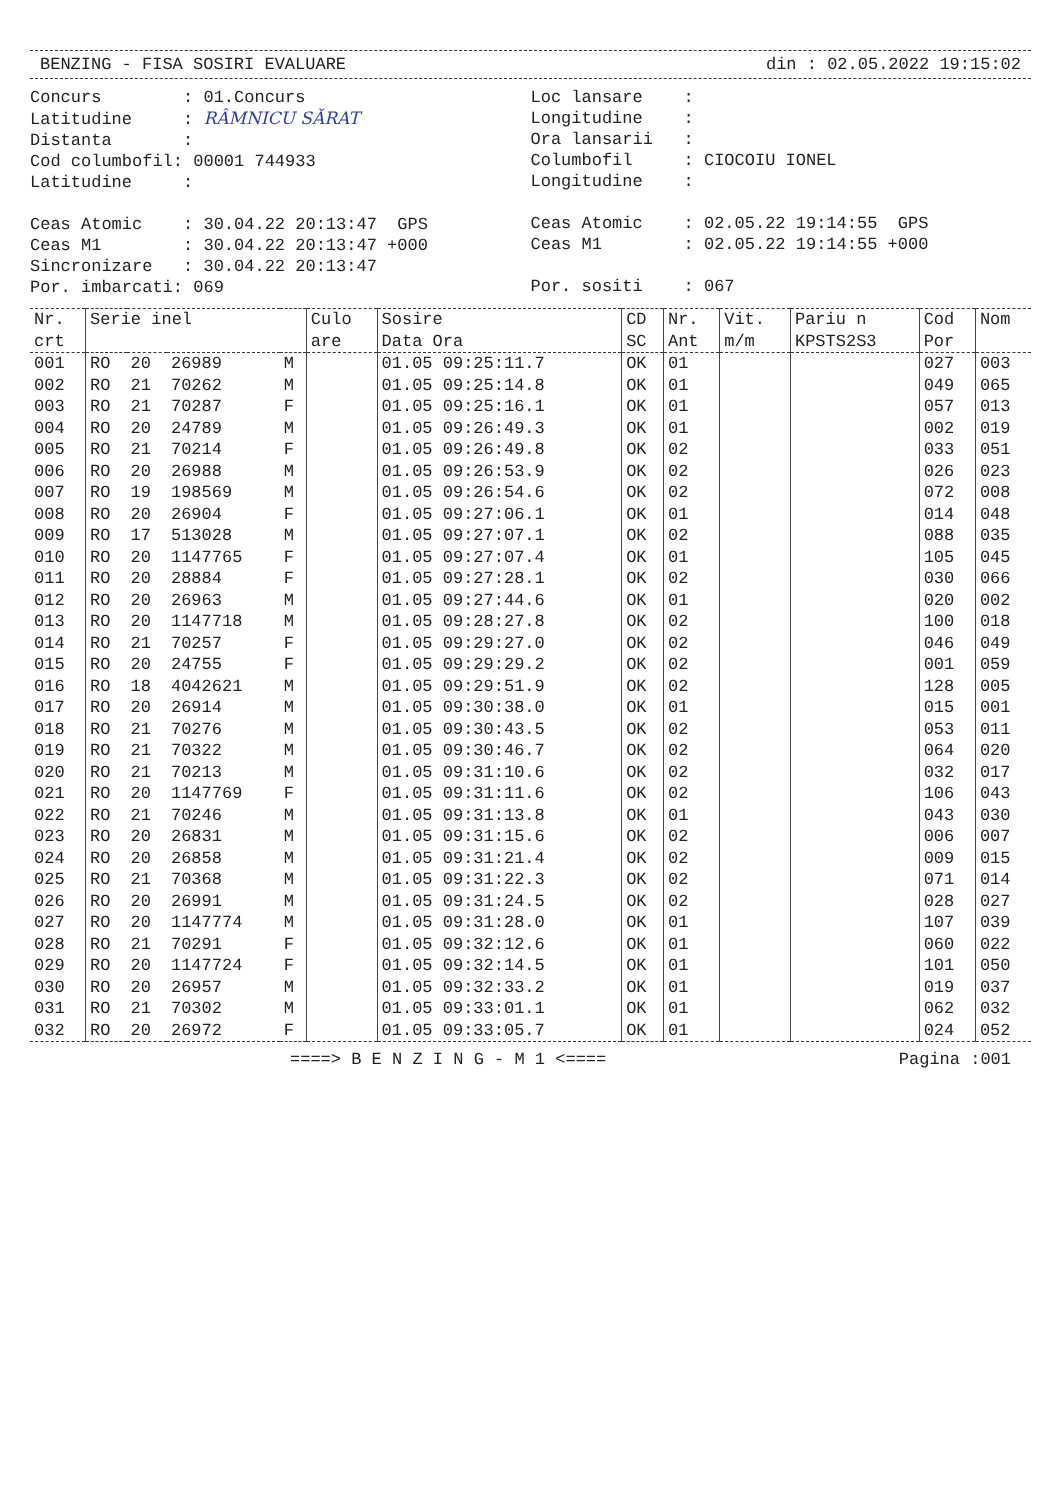BENZING - FISA SOSIRI EVALUARE din : 02.05.2022 19:15:02
Concurs : 01.Concurs Latitudine : RÂMNICU SĂRAT Distanta : Cod columbofil: 00001 744933 Latitudine : Ceas Atomic : 30.04.22 20:13:47 GPS Ceas M1 : 30.04.22 20:13:47 +000 Sincronizare : 30.04.22 20:13:47 Por. imbarcati: 069
Loc lansare : Longitudine : Ora lansarii : Columbofil : CIOCOIU IONEL Longitudine : Ceas Atomic : 02.05.22 19:14:55 GPS Ceas M1 : 02.05.22 19:14:55 +000 Por. sositi : 067
| Nr. crt | Serie inel | | | | Culo are | Sosire Data Ora | CD SC | Nr. Ant | Vit. m/m | Pariu n KPSTS2S3 | Cod Por | Nom |
| --- | --- | --- | --- | --- | --- | --- | --- | --- | --- | --- | --- | --- |
| 001 | RO | 20 | 26989 | M | | 01.05 09:25:11.7 | OK | 01 | | | 027 | 003 |
| 002 | RO | 21 | 70262 | M | | 01.05 09:25:14.8 | OK | 01 | | | 049 | 065 |
| 003 | RO | 21 | 70287 | F | | 01.05 09:25:16.1 | OK | 01 | | | 057 | 013 |
| 004 | RO | 20 | 24789 | M | | 01.05 09:26:49.3 | OK | 01 | | | 002 | 019 |
| 005 | RO | 21 | 70214 | F | | 01.05 09:26:49.8 | OK | 02 | | | 033 | 051 |
| 006 | RO | 20 | 26988 | M | | 01.05 09:26:53.9 | OK | 02 | | | 026 | 023 |
| 007 | RO | 19 | 198569 | M | | 01.05 09:26:54.6 | OK | 02 | | | 072 | 008 |
| 008 | RO | 20 | 26904 | F | | 01.05 09:27:06.1 | OK | 01 | | | 014 | 048 |
| 009 | RO | 17 | 513028 | M | | 01.05 09:27:07.1 | OK | 02 | | | 088 | 035 |
| 010 | RO | 20 | 1147765 | F | | 01.05 09:27:07.4 | OK | 01 | | | 105 | 045 |
| 011 | RO | 20 | 28884 | F | | 01.05 09:27:28.1 | OK | 02 | | | 030 | 066 |
| 012 | RO | 20 | 26963 | M | | 01.05 09:27:44.6 | OK | 01 | | | 020 | 002 |
| 013 | RO | 20 | 1147718 | M | | 01.05 09:28:27.8 | OK | 02 | | | 100 | 018 |
| 014 | RO | 21 | 70257 | F | | 01.05 09:29:27.0 | OK | 02 | | | 046 | 049 |
| 015 | RO | 20 | 24755 | F | | 01.05 09:29:29.2 | OK | 02 | | | 001 | 059 |
| 016 | RO | 18 | 4042621 | M | | 01.05 09:29:51.9 | OK | 02 | | | 128 | 005 |
| 017 | RO | 20 | 26914 | M | | 01.05 09:30:38.0 | OK | 01 | | | 015 | 001 |
| 018 | RO | 21 | 70276 | M | | 01.05 09:30:43.5 | OK | 02 | | | 053 | 011 |
| 019 | RO | 21 | 70322 | M | | 01.05 09:30:46.7 | OK | 02 | | | 064 | 020 |
| 020 | RO | 21 | 70213 | M | | 01.05 09:31:10.6 | OK | 02 | | | 032 | 017 |
| 021 | RO | 20 | 1147769 | F | | 01.05 09:31:11.6 | OK | 02 | | | 106 | 043 |
| 022 | RO | 21 | 70246 | M | | 01.05 09:31:13.8 | OK | 01 | | | 043 | 030 |
| 023 | RO | 20 | 26831 | M | | 01.05 09:31:15.6 | OK | 02 | | | 006 | 007 |
| 024 | RO | 20 | 26858 | M | | 01.05 09:31:21.4 | OK | 02 | | | 009 | 015 |
| 025 | RO | 21 | 70368 | M | | 01.05 09:31:22.3 | OK | 02 | | | 071 | 014 |
| 026 | RO | 20 | 26991 | M | | 01.05 09:31:24.5 | OK | 02 | | | 028 | 027 |
| 027 | RO | 20 | 1147774 | M | | 01.05 09:31:28.0 | OK | 01 | | | 107 | 039 |
| 028 | RO | 21 | 70291 | F | | 01.05 09:32:12.6 | OK | 01 | | | 060 | 022 |
| 029 | RO | 20 | 1147724 | F | | 01.05 09:32:14.5 | OK | 01 | | | 101 | 050 |
| 030 | RO | 20 | 26957 | M | | 01.05 09:32:33.2 | OK | 01 | | | 019 | 037 |
| 031 | RO | 21 | 70302 | M | | 01.05 09:33:01.1 | OK | 01 | | | 062 | 032 |
| 032 | RO | 20 | 26972 | F | | 01.05 09:33:05.7 | OK | 01 | | | 024 | 052 |
====> B E N Z I N G - M 1 <==== Pagina :001